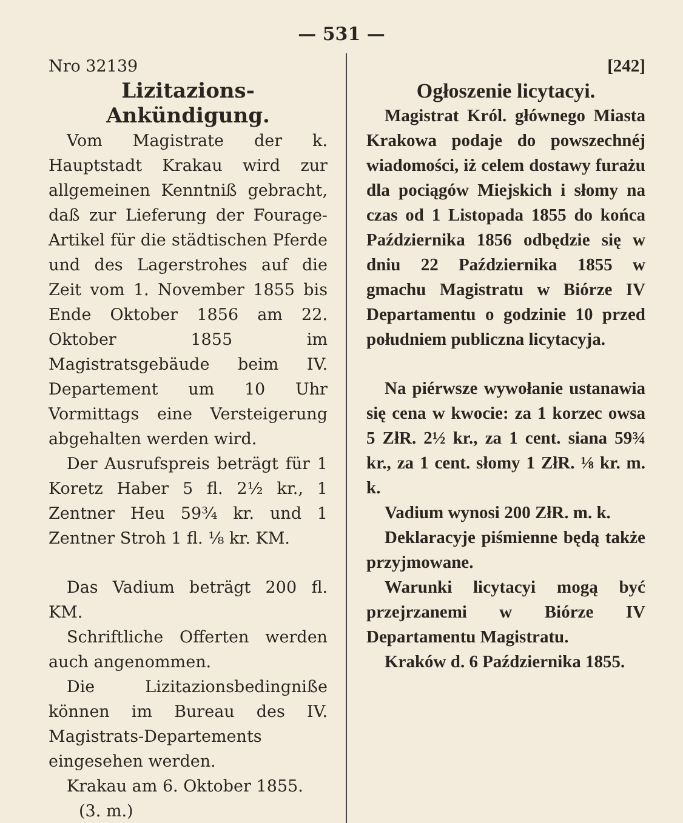— 531 —
Nro 32139
Lizitazions-Ankündigung.
Vom Magistrate der k. Hauptstadt Krakau wird zur allgemeinen Kenntniß gebracht, daß zur Lieferung der Fourage-Artikel für die städtischen Pferde und des Lagerstrohes auf die Zeit vom 1. November 1855 bis Ende Oktober 1856 am 22. Oktober 1855 im Magistratsgebäude beim IV. Departement um 10 Uhr Vormittags eine Versteigerung abgehalten werden wird.
Der Ausrufspreis beträgt für 1 Koretz Haber 5 fl. 2½ kr., 1 Zentner Heu 59¾ kr. und 1 Zentner Stroh 1 fl. ⅛ kr. KM.
Das Vadium beträgt 200 fl. KM.
Schriftliche Offerten werden auch angenommen.
Die Lizitazionsbedingniße können im Bureau des IV. Magistrats-Departements eingesehen werden.
Krakau am 6. Oktober 1855.
(3. m.)
[242]
Ogłoszenie licytacyi.
Magistrat Król. głównego Miasta Krakowa podaje do powszechnéj wiadomości, iż celem dostawy furażu dla pociągów Miejskich i słomy na czas od 1 Listopada 1855 do końca Października 1856 odbędzie się w dniu 22 Października 1855 w gmachu Magistratu w Biórze IV Departamentu o godzinie 10 przed południem publiczna licytacyja.
Na piérwsze wywołanie ustanawia się cena w kwocie: za 1 korzec owsa 5 ZłR. 2½ kr., za 1 cent. siana 59¾ kr., za 1 cent. słomy 1 ZłR. ⅛ kr. m. k.
Vadium wynosi 200 ZłR. m. k.
Deklaracyje piśmienne będą także przyjmowane.
Warunki licytacyi mogą być przejrzanemi w Biórze IV Departamentu Magistratu.
Kraków d. 6 Października 1855.